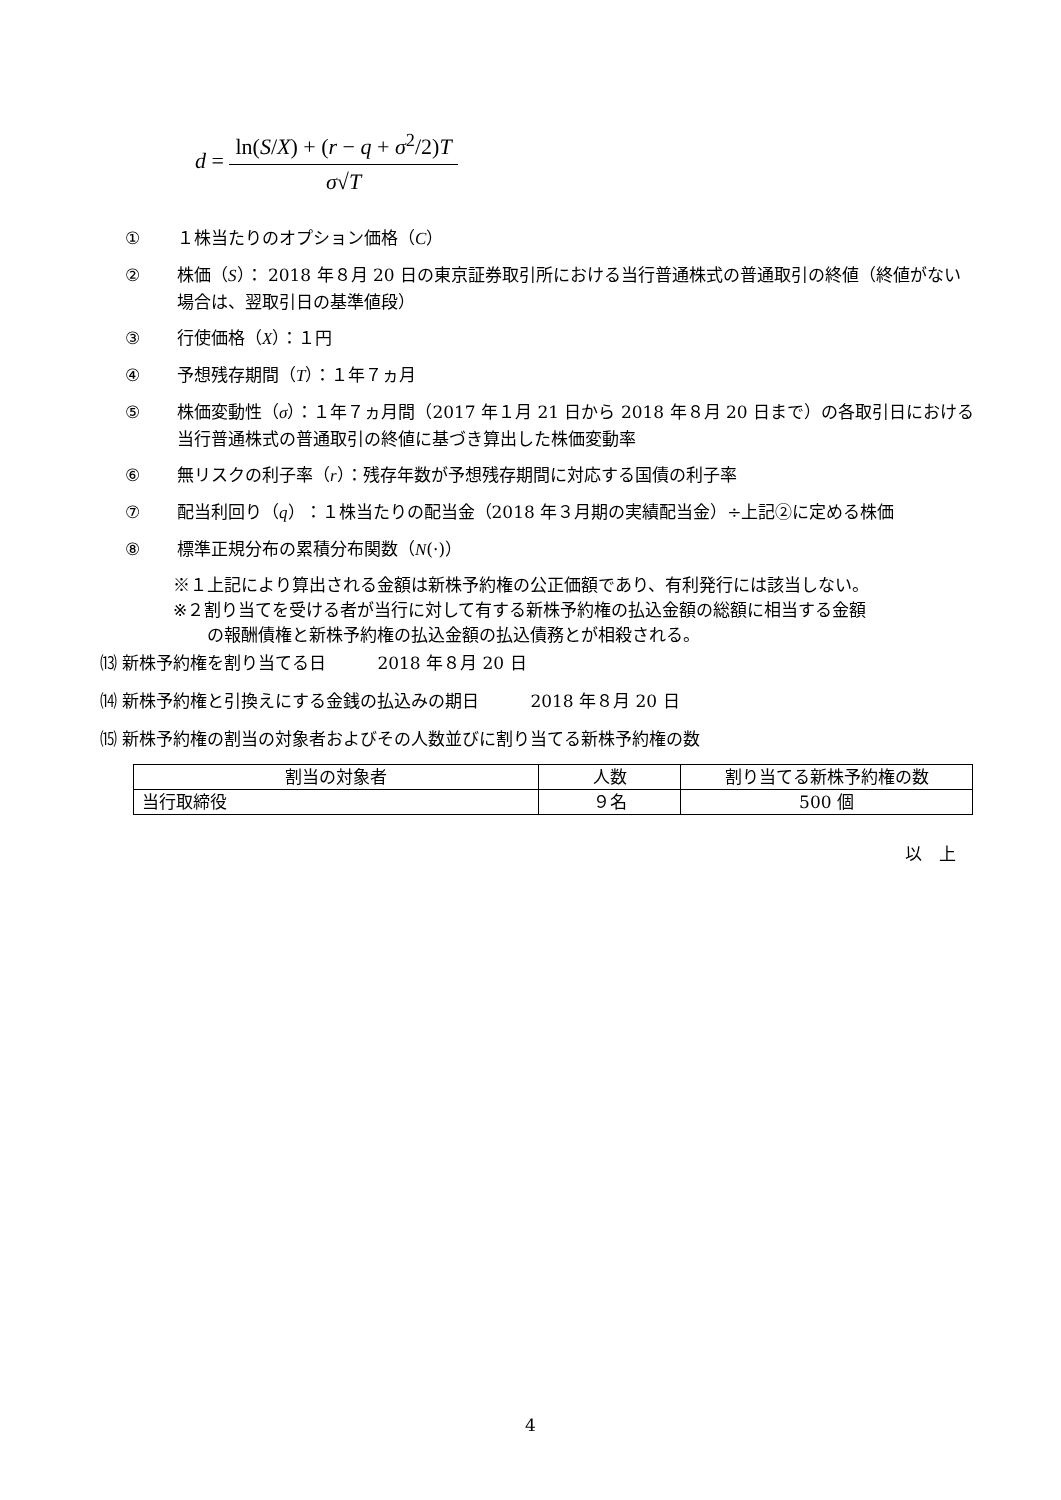d =
ln(S/X) + (r − q + σ<sup>2</sup>/2)T
σ√T
① １株当たりのオプション価格（C）
② 株価（S）： 2018 年８月 20 日の東京証券取引所における当行普通株式の普通取引の終値（終値がない場合は、翌取引日の基準値段）
③ 行使価格（X）：１円
④ 予想残存期間（T）：１年７ヵ月
⑤ 株価変動性（σ）：１年７ヵ月間（2017 年１月 21 日から 2018 年８月 20 日まで）の各取引日における当行普通株式の普通取引の終値に基づき算出した株価変動率
⑥ 無リスクの利子率（r）：残存年数が予想残存期間に対応する国債の利子率
⑦ 配当利回り（q）：１株当たりの配当金（2018 年３月期の実績配当金）÷上記②に定める株価
⑧ 標準正規分布の累積分布関数（N(·)）
※１上記により算出される金額は新株予約権の公正価額であり、有利発行には該当しない。
※２割り当てを受ける者が当行に対して有する新株予約権の払込金額の総額に相当する金額
　　の報酬債権と新株予約権の払込金額の払込債務とが相殺される。
⒀ 新株予約権を割り当てる日　　　2018 年８月 20 日
⒁ 新株予約権と引換えにする金銭の払込みの期日　　　2018 年８月 20 日
⒂ 新株予約権の割当の対象者およびその人数並びに割り当てる新株予約権の数
| 割当の対象者 | 人数 | 割り当てる新株予約権の数 |
| 当行取締役 | ９名 | 500 個 |
以　上
4